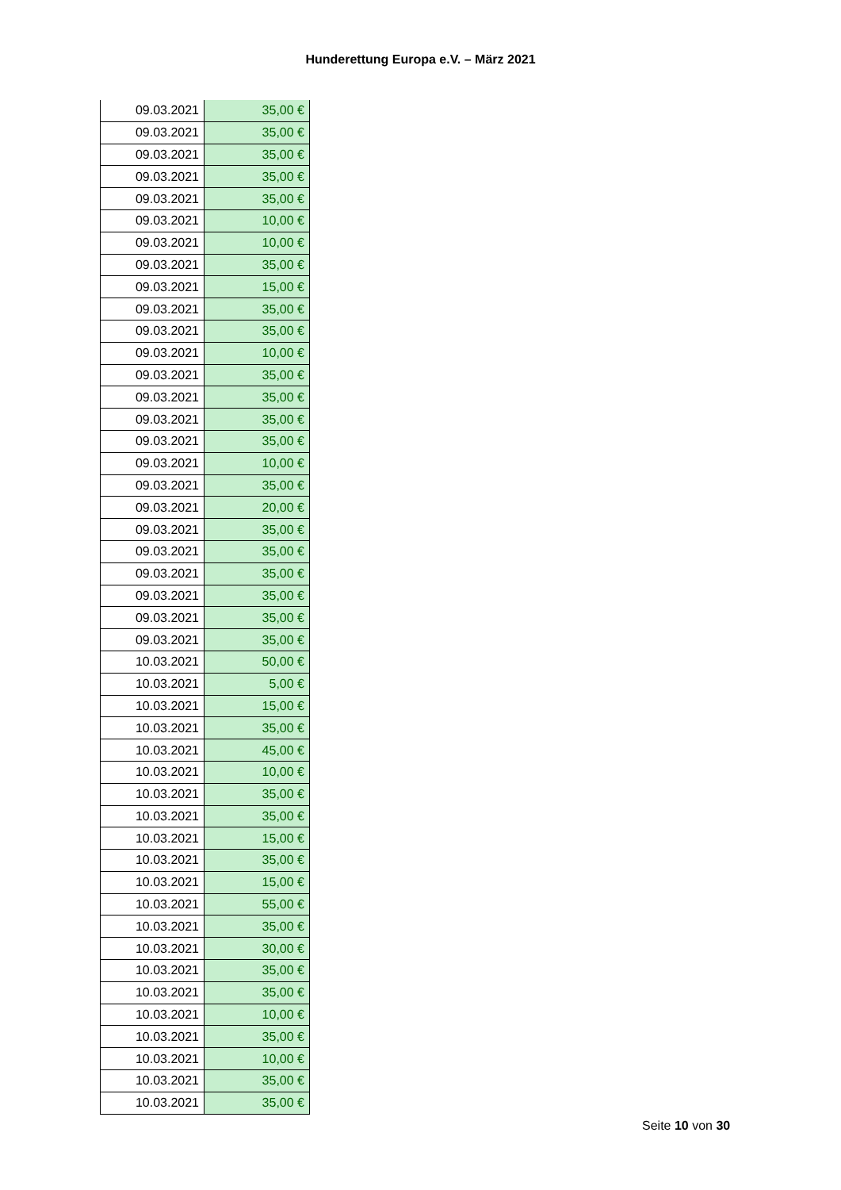Hunderettung Europa e.V. – März 2021
| 09.03.2021 | 35,00 € |
| 09.03.2021 | 35,00 € |
| 09.03.2021 | 35,00 € |
| 09.03.2021 | 35,00 € |
| 09.03.2021 | 35,00 € |
| 09.03.2021 | 10,00 € |
| 09.03.2021 | 10,00 € |
| 09.03.2021 | 35,00 € |
| 09.03.2021 | 15,00 € |
| 09.03.2021 | 35,00 € |
| 09.03.2021 | 35,00 € |
| 09.03.2021 | 10,00 € |
| 09.03.2021 | 35,00 € |
| 09.03.2021 | 35,00 € |
| 09.03.2021 | 35,00 € |
| 09.03.2021 | 35,00 € |
| 09.03.2021 | 10,00 € |
| 09.03.2021 | 35,00 € |
| 09.03.2021 | 20,00 € |
| 09.03.2021 | 35,00 € |
| 09.03.2021 | 35,00 € |
| 09.03.2021 | 35,00 € |
| 09.03.2021 | 35,00 € |
| 09.03.2021 | 35,00 € |
| 09.03.2021 | 35,00 € |
| 10.03.2021 | 50,00 € |
| 10.03.2021 | 5,00 € |
| 10.03.2021 | 15,00 € |
| 10.03.2021 | 35,00 € |
| 10.03.2021 | 45,00 € |
| 10.03.2021 | 10,00 € |
| 10.03.2021 | 35,00 € |
| 10.03.2021 | 35,00 € |
| 10.03.2021 | 15,00 € |
| 10.03.2021 | 35,00 € |
| 10.03.2021 | 15,00 € |
| 10.03.2021 | 55,00 € |
| 10.03.2021 | 35,00 € |
| 10.03.2021 | 30,00 € |
| 10.03.2021 | 35,00 € |
| 10.03.2021 | 35,00 € |
| 10.03.2021 | 10,00 € |
| 10.03.2021 | 35,00 € |
| 10.03.2021 | 10,00 € |
| 10.03.2021 | 35,00 € |
| 10.03.2021 | 35,00 € |
Seite 10 von 30